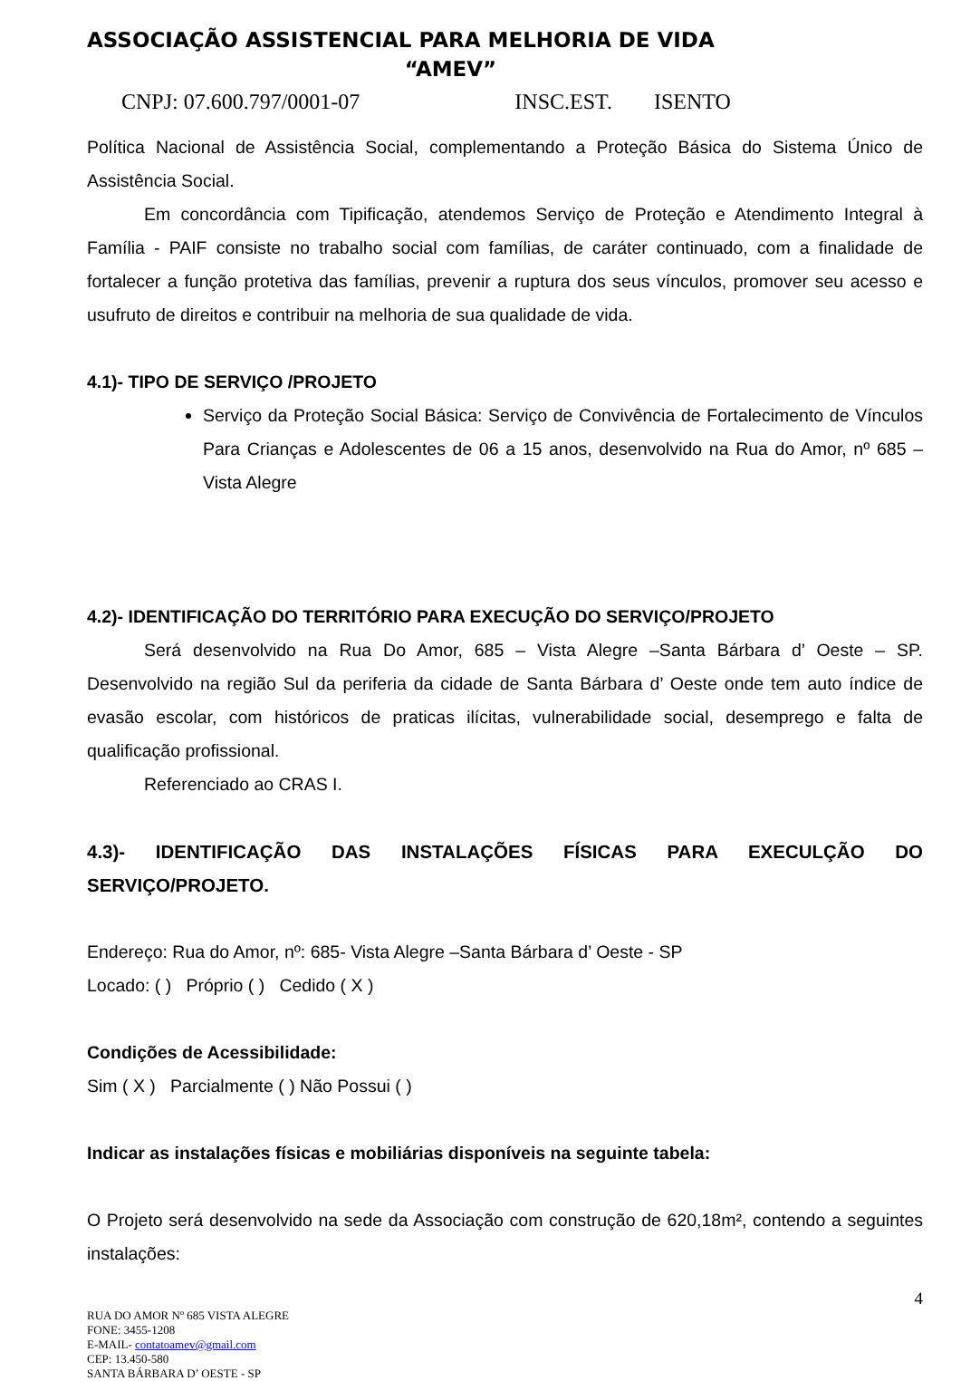ASSOCIAÇÃO ASSISTENCIAL PARA MELHORIA DE VIDA
“AMEV”
CNPJ: 07.600.797/0001-07 INSC.EST. ISENTO
Política Nacional de Assistência Social, complementando a Proteção Básica do Sistema Único de Assistência Social.
Em concordância com Tipificação, atendemos Serviço de Proteção e Atendimento Integral à Família - PAIF consiste no trabalho social com famílias, de caráter continuado, com a finalidade de fortalecer a função protetiva das famílias, prevenir a ruptura dos seus vínculos, promover seu acesso e usufruto de direitos e contribuir na melhoria de sua qualidade de vida.
4.1)- TIPO DE SERVIÇO /PROJETO
Serviço da Proteção Social Básica: Serviço de Convivência de Fortalecimento de Vínculos Para Crianças e Adolescentes de 06 a 15 anos, desenvolvido na Rua do Amor, nº 685 – Vista Alegre
4.2)- IDENTIFICAÇÃO DO TERRITÓRIO PARA EXECUÇÃO DO SERVIÇO/PROJETO
Será desenvolvido na Rua Do Amor, 685 – Vista Alegre –Santa Bárbara d’ Oeste – SP. Desenvolvido na região Sul da periferia da cidade de Santa Bárbara d’ Oeste onde tem auto índice de evasão escolar, com históricos de praticas ilícitas, vulnerabilidade social, desemprego e falta de qualificação profissional.
Referenciado ao CRAS I.
4.3)- IDENTIFICAÇÃO DAS INSTALAÇÕES FÍSICAS PARA EXECULÇÃO DO
SERVIÇO/PROJETO.
Endereço: Rua do Amor, nº: 685- Vista Alegre –Santa Bárbara d’ Oeste - SP
Locado: ( ) Próprio ( ) Cedido ( X )
Condições de Acessibilidade:
Sim ( X ) Parcialmente ( ) Não Possui ( )
Indicar as instalações físicas e mobiliárias disponíveis na seguinte tabela:
O Projeto será desenvolvido na sede da Associação com construção de 620,18m², contendo a seguintes instalações:
4
RUA DO AMOR Nº 685 VISTA ALEGRE
FONE: 3455-1208
E-MAIL- contatoamev@gmail.com
CEP: 13.450-580
SANTA BÁRBARA D’ OESTE - SP